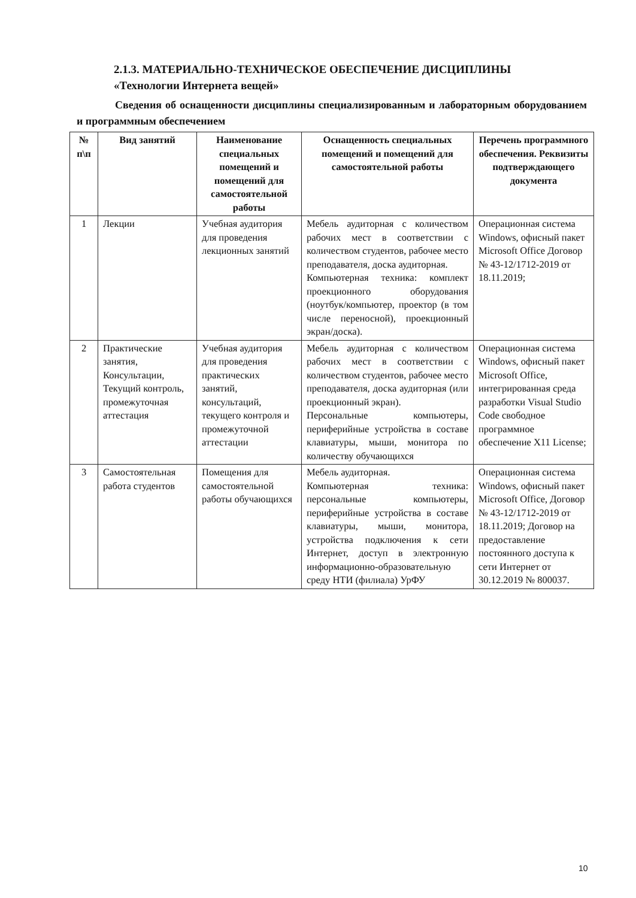2.1.3. МАТЕРИАЛЬНО-ТЕХНИЧЕСКОЕ ОБЕСПЕЧЕНИЕ ДИСЦИПЛИНЫ
«Технологии Интернета вещей»
Сведения об оснащенности дисциплины специализированным и лабораторным оборудованием и программным обеспечением
| № п\п | Вид занятий | Наименование специальных помещений и помещений для самостоятельной работы | Оснащенность специальных помещений и помещений для самостоятельной работы | Перечень программного обеспечения. Реквизиты подтверждающего документа |
| --- | --- | --- | --- | --- |
| 1 | Лекции | Учебная аудитория для проведения лекционных занятий | Мебель аудиторная с количеством рабочих мест в соответствии с количеством студентов, рабочее место преподавателя, доска аудиторная. Компьютерная техника: комплект проекционного оборудования (ноутбук/компьютер, проектор (в том числе переносной), проекционный экран/доска). | Операционная система Windows, офисный пакет Microsoft Office Договор № 43-12/1712-2019 от 18.11.2019; |
| 2 | Практические занятия, Консультации, Текущий контроль, промежуточная аттестация | Учебная аудитория для проведения практических занятий, консультаций, текущего контроля и промежуточной аттестации | Мебель аудиторная с количеством рабочих мест в соответствии с количеством студентов, рабочее место преподавателя, доска аудиторная (или проекционный экран). Персональные компьютеры, периферийные устройства в составе клавиатуры, мыши, монитора по количеству обучающихся | Операционная система Windows, офисный пакет Microsoft Office, интегрированная среда разработки Visual Studio Code свободное программное обеспечение X11 License; |
| 3 | Самостоятельная работа студентов | Помещения для самостоятельной работы обучающихся | Мебель аудиторная. Компьютерная техника: персональные компьютеры, периферийные устройства в составе клавиатуры, мыши, монитора, устройства подключения к сети Интернет, доступ в электронную информационно-образовательную среду НТИ (филиала) УрФУ | Операционная система Windows, офисный пакет Microsoft Office, Договор № 43-12/1712-2019 от 18.11.2019; Договор на предоставление постоянного доступа к сети Интернет от 30.12.2019 № 800037. |
10